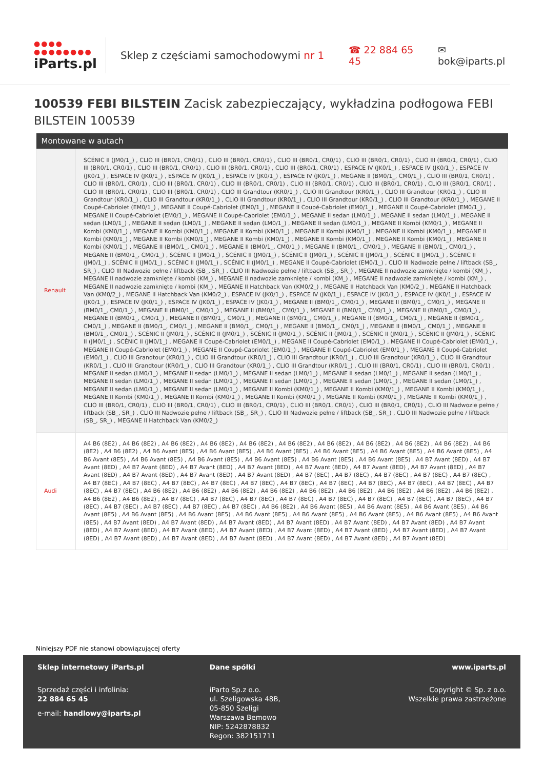●●●● ●●●●●●●●
iParts.pl
Sklep z częściami samochodowymi nr 1
☎ 22 884 65 45 ✉ bok@iparts.pl
100539 FEBI BILSTEIN Zacisk zabezpieczający, wykładzina podłogowa FEBI BILSTEIN 100539
| Montowane w autach | |
| --- | --- |
| Renault | SCÉNIC II (JM0/1_) , CLIO III (BR0/1, CR0/1) , CLIO III (BR0/1, CR0/1) , CLIO III (BR0/1, CR0/1) , CLIO III (BR0/1, CR0/1) , CLIO III (BR0/1, CR0/1) , CLIO III (BR0/1, CR0/1) , CLIO III (BR0/1, CR0/1) , CLIO III (BR0/1, CR0/1) , CLIO III (BR0/1, CR0/1) , ESPACE IV (JK0/1_) , ESPACE IV (JK0/1_) , ESPACE IV (JK0/1_) , ESPACE IV (JK0/1_) , ESPACE IV (JK0/1_) , ESPACE IV (JK0/1_) , ESPACE IV (JK0/1_) , MEGANE II (BM0/1_, CM0/1_) , CLIO III (BR0/1, CR0/1) , CLIO III (BR0/1, CR0/1) , CLIO III (BR0/1, CR0/1) , CLIO III (BR0/1, CR0/1) , CLIO III (BR0/1, CR0/1) , CLIO III (BR0/1, CR0/1) , CLIO III (BR0/1, CR0/1) , CLIO III (BR0/1, CR0/1) , CLIO III (BR0/1, CR0/1) , CLIO III Grandtour (KR0/1_) , CLIO III Grandtour (KR0/1_) , CLIO III Grandtour (KR0/1_) , CLIO III Grandtour (KR0/1_) , CLIO III Grandtour (KR0/1_) , CLIO III Grandtour (KR0/1_) , CLIO III Grandtour (KR0/1_) , CLIO III Grandtour (KR0/1_) , MEGANE II Coupé-Cabriolet (EM0/1_) , MEGANE II Coupé-Cabriolet (EM0/1_) , MEGANE II Coupé-Cabriolet (EM0/1_) , MEGANE II Coupé-Cabriolet (EM0/1_) , MEGANE II Coupé-Cabriolet (EM0/1_) , MEGANE II Coupé-Cabriolet (EM0/1_) , MEGANE II sedan (LM0/1_) , MEGANE II sedan (LM0/1_) , MEGANE II sedan (LM0/1_) , MEGANE II sedan (LM0/1_) , MEGANE II sedan (LM0/1_) , MEGANE II sedan (LM0/1_) , MEGANE II Kombi (KM0/1_) , MEGANE II Kombi (KM0/1_) , MEGANE II Kombi (KM0/1_) , MEGANE II Kombi (KM0/1_) , MEGANE II Kombi (KM0/1_) , MEGANE II Kombi (KM0/1_) , MEGANE II Kombi (KM0/1_) , MEGANE II Kombi (KM0/1_) , MEGANE II Kombi (KM0/1_) , MEGANE II Kombi (KM0/1_) , MEGANE II Kombi (KM0/1_) , MEGANE II Kombi (KM0/1_) , MEGANE II (BM0/1_, CM0/1_) , MEGANE II (BM0/1_, CM0/1_) , MEGANE II (BM0/1_, CM0/1_) , MEGANE II (BM0/1_, CM0/1_) , MEGANE II (BM0/1_, CM0/1_) , SCÉNIC II (JM0/1_) , SCÉNIC II (JM0/1_) , SCÉNIC II (JM0/1_) , SCÉNIC II (JM0/1_) , SCÉNIC II (JM0/1_) , SCÉNIC II (JM0/1_) , SCÉNIC II (JM0/1_) , SCÉNIC II (JM0/1_) , SCÉNIC II (JM0/1_) , MEGANE II Coupé-Cabriolet (EM0/1_) , CLIO III Nadwozie pełne / liftback (SB_, SR_) , CLIO III Nadwozie pełne / liftback (SB_, SR_) , CLIO III Nadwozie pełne / liftback (SB_, SR_) , MEGANE II nadwozie zamknięte / kombi (KM_) , MEGANE II nadwozie zamknięte / kombi (KM_) , MEGANE II nadwozie zamknięte / kombi (KM_) , MEGANE II nadwozie zamknięte / kombi (KM_) , MEGANE II nadwozie zamknięte / kombi (KM_) , MEGANE II Hatchback Van (KM0/2_) , MEGANE II Hatchback Van (KM0/2_) , MEGANE II Hatchback Van (KM0/2_) , MEGANE II Hatchback Van (KM0/2_) , ESPACE IV (JK0/1_) , ESPACE IV (JK0/1_) , ESPACE IV (JK0/1_) , ESPACE IV (JK0/1_) , ESPACE IV (JK0/1_) , ESPACE IV (JK0/1_) , ESPACE IV (JK0/1_) , ESPACE IV (JK0/1_) , MEGANE II (BM0/1_, CM0/1_) , MEGANE II (BM0/1_, CM0/1_) , MEGANE II (BM0/1_, CM0/1_) , MEGANE II (BM0/1_, CM0/1_) , MEGANE II (BM0/1_, CM0/1_) , MEGANE II (BM0/1_, CM0/1_) , MEGANE II (BM0/1_, CM0/1_) , MEGANE II (BM0/1_, CM0/1_) , MEGANE II (BM0/1_, CM0/1_) , MEGANE II (BM0/1_, CM0/1_) , MEGANE II (BM0/1_, CM0/1_) , MEGANE II (BM0/1_, CM0/1_) , MEGANE II (BM0/1_, CM0/1_) , MEGANE II (BM0/1_, CM0/1_) , MEGANE II (BM0/1_, CM0/1_) , MEGANE II (BM0/1_, CM0/1_) , MEGANE II (BM0/1_, CM0/1_) , SCÉNIC II (JM0/1_) , SCÉNIC II (JM0/1_) , SCÉNIC II (JM0/1_) , SCÉNIC II (JM0/1_) , SCÉNIC II (JM0/1_) , SCÉNIC II (JM0/1_) , SCÉNIC II (JM0/1_) , SCÉNIC II (JM0/1_) , MEGANE II Coupé-Cabriolet (EM0/1_) , MEGANE II Coupé-Cabriolet (EM0/1_) , MEGANE II Coupé-Cabriolet (EM0/1_) , MEGANE II Coupé-Cabriolet (EM0/1_) , MEGANE II Coupé-Cabriolet (EM0/1_) , MEGANE II Coupé-Cabriolet (EM0/1_) , MEGANE II Coupé-Cabriolet (EM0/1_) , CLIO III Grandtour (KR0/1_) , CLIO III Grandtour (KR0/1_) , CLIO III Grandtour (KR0/1_) , CLIO III Grandtour (KR0/1_) , CLIO III Grandtour (KR0/1_) , CLIO III Grandtour (KR0/1_) , CLIO III Grandtour (KR0/1_) , CLIO III Grandtour (KR0/1_) , CLIO III (BR0/1, CR0/1) , CLIO III (BR0/1, CR0/1) , MEGANE II sedan (LM0/1_) , MEGANE II sedan (LM0/1_) , MEGANE II sedan (LM0/1_) , MEGANE II sedan (LM0/1_) , MEGANE II sedan (LM0/1_) , MEGANE II sedan (LM0/1_) , MEGANE II sedan (LM0/1_) , MEGANE II sedan (LM0/1_) , MEGANE II sedan (LM0/1_) , MEGANE II sedan (LM0/1_) , MEGANE II sedan (LM0/1_) , MEGANE II sedan (LM0/1_) , MEGANE II Kombi (KM0/1_) , MEGANE II Kombi (KM0/1_) , MEGANE II Kombi (KM0/1_) , MEGANE II Kombi (KM0/1_) , MEGANE II Kombi (KM0/1_) , MEGANE II Kombi (KM0/1_) , MEGANE II Kombi (KM0/1_) , MEGANE II Kombi (KM0/1_) , CLIO III (BR0/1, CR0/1) , CLIO III (BR0/1, CR0/1) , CLIO III (BR0/1, CR0/1) , CLIO III (BR0/1, CR0/1) , CLIO III (BR0/1, CR0/1) , CLIO III Nadwozie pełne / liftback (SB_, SR_) , CLIO III Nadwozie pełne / liftback (SB_, SR_) , CLIO III Nadwozie pełne / liftback (SB_, SR_) , CLIO III Nadwozie pełne / liftback (SB_, SR_) , MEGANE II Hatchback Van (KM0/2_) |
| Audi | A4 B6 (8E2) , A4 B6 (8E2) , A4 B6 (8E2) , A4 B6 (8E2) , A4 B6 (8E2) , A4 B6 (8E2) , A4 B6 (8E2) , A4 B6 (8E2) , A4 B6 (8E2) , A4 B6 (8E2) , A4 B6 (8E2) , A4 B6 (8E2) , A4 B6 Avant (8E5) , A4 B6 Avant (8E5) , A4 B6 Avant (8E5) , A4 B6 Avant (8E5) , A4 B6 Avant (8E5) , A4 B6 Avant (8E5) , A4 B6 Avant (8E5) , A4 B6 Avant (8E5) , A4 B6 Avant (8E5) , A4 B6 Avant (8E5) , A4 B6 Avant (8E5) , A4 B6 Avant (8E5) , A4 B7 Avant (8ED) , A4 B7 Avant (8ED) , A4 B7 Avant (8ED) , A4 B7 Avant (8ED) , A4 B7 Avant (8ED) , A4 B7 Avant (8ED) , A4 B7 Avant (8ED) , A4 B7 Avant (8ED) , A4 B7 Avant (8ED) , A4 B7 Avant (8ED) , A4 B7 Avant (8ED) , A4 B7 Avant (8ED) , A4 B7 (8EC) , A4 B7 (8EC) , A4 B7 (8EC) , A4 B7 (8EC) , A4 B7 (8EC) , A4 B7 (8EC) , A4 B7 (8EC) , A4 B7 (8EC) , A4 B7 (8EC) , A4 B7 (8EC) , A4 B7 (8EC) , A4 B7 (8EC) , A4 B7 (8EC) , A4 B7 (8EC) , A4 B7 (8EC) , A4 B7 (8EC) , A4 B7 (8EC) , A4 B6 (8E2) , A4 B6 (8E2) , A4 B6 (8E2) , A4 B6 (8E2) , A4 B6 (8E2) , A4 B6 (8E2) , A4 B6 (8E2) , A4 B6 (8E2) , A4 B6 (8E2) , A4 B6 (8E2) , A4 B6 (8E2) , A4 B7 (8EC) , A4 B7 (8EC) , A4 B7 (8EC) , A4 B7 (8EC) , A4 B7 (8EC) , A4 B7 (8EC) , A4 B7 (8EC) , A4 B7 (8EC) , A4 B7 (8EC) , A4 B7 (8EC) , A4 B7 (8EC) , A4 B7 (8EC) , A4 B7 (8EC) , A4 B6 (8E2) , A4 B6 Avant (8E5) , A4 B6 Avant (8E5) , A4 B6 Avant (8E5) , A4 B6 Avant (8E5) , A4 B6 Avant (8E5) , A4 B6 Avant (8E5) , A4 B6 Avant (8E5) , A4 B6 Avant (8E5) , A4 B6 Avant (8E5) , A4 B6 Avant (8E5) , A4 B6 Avant (8E5) , A4 B7 Avant (8ED) , A4 B7 Avant (8ED) , A4 B7 Avant (8ED) , A4 B7 Avant (8ED) , A4 B7 Avant (8ED) , A4 B7 Avant (8ED) , A4 B7 Avant (8ED) , A4 B7 Avant (8ED) , A4 B7 Avant (8ED) , A4 B7 Avant (8ED) , A4 B7 Avant (8ED) , A4 B7 Avant (8ED) , A4 B7 Avant (8ED) , A4 B7 Avant (8ED) , A4 B7 Avant (8ED) , A4 B7 Avant (8ED) , A4 B7 Avant (8ED) , A4 B7 Avant (8ED) , A4 B7 Avant (8ED) , A4 B7 Avant (8ED) |
Niniejszy PDF nie stanowi obowiązującej oferty
Sklep internetowy iParts.pl
Sprzedaż części i infolinia:
22 884 65 45
e-mail: handlowy@iparts.pl
Dane spółki
iParto Sp.z o.o.
ul. Szeligowska 48B,
05-850 Szeligi
Warszawa Bemowo
NIP: 5242878832
Regon: 382151711
www.iparts.pl
Copyright © Sp. z o.o.
Wszelkie prawa zastrzeżone